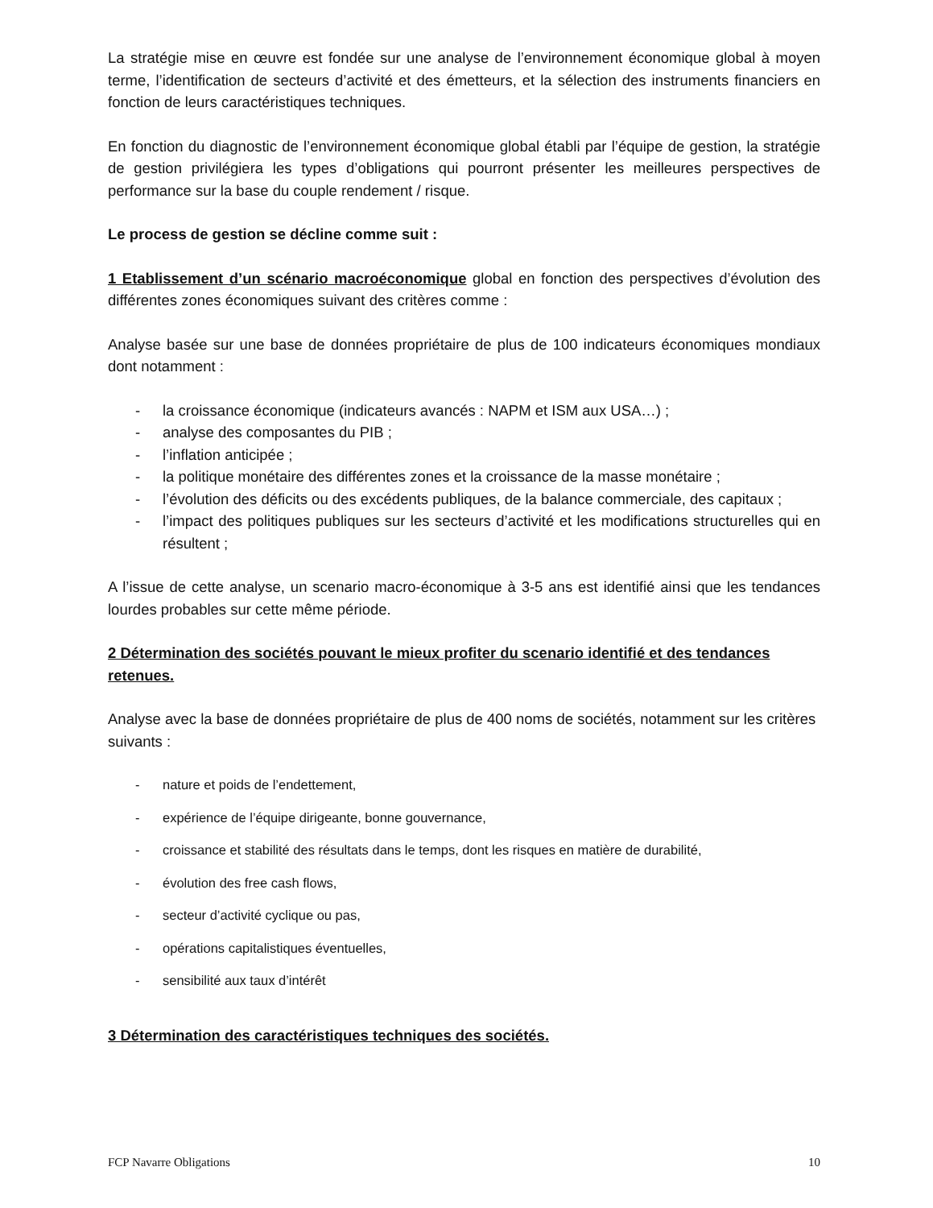La stratégie mise en œuvre est fondée sur une analyse de l’environnement économique global à moyen terme, l’identification de secteurs d’activité et des émetteurs, et la sélection des instruments financiers en fonction de leurs caractéristiques techniques.
En fonction du diagnostic de l’environnement économique global établi par l’équipe de gestion, la stratégie de gestion privilégiera les types d’obligations qui pourront présenter les meilleures perspectives de performance sur la base du couple rendement / risque.
Le process de gestion se décline comme suit :
1 Etablissement d’un scénario macroéconomique global en fonction des perspectives d’évolution des différentes zones économiques suivant des critères comme :
Analyse basée sur une base de données propriétaire de plus de 100 indicateurs économiques mondiaux dont notamment :
- la croissance économique (indicateurs avancés : NAPM et ISM aux USA…) ;
- analyse des composantes du PIB ;
- l’inflation anticipée ;
- la politique monétaire des différentes zones et la croissance de la masse monétaire ;
- l’évolution des déficits ou des excédents publiques, de la balance commerciale, des capitaux ;
- l’impact des politiques publiques sur les secteurs d’activité et les modifications structurelles qui en résultent ;
A l’issue de cette analyse, un scenario macro-économique à 3-5 ans est identifié ainsi que les tendances lourdes probables sur cette même période.
2 Détermination des sociétés pouvant le mieux profiter du scenario identifié et des tendances retenues.
Analyse avec la base de données propriétaire de plus de 400 noms de sociétés, notamment sur les critères suivants :
- nature et poids de l’endettement,
- expérience de l’équipe dirigeante, bonne gouvernance,
- croissance et stabilité des résultats dans le temps, dont les risques en matière de durabilité,
- évolution des free cash flows,
- secteur d’activité cyclique ou pas,
- opérations capitalistiques éventuelles,
- sensibilité aux taux d’intérêt
3 Détermination des caractéristiques techniques des sociétés.
FCP Navarre Obligations 10